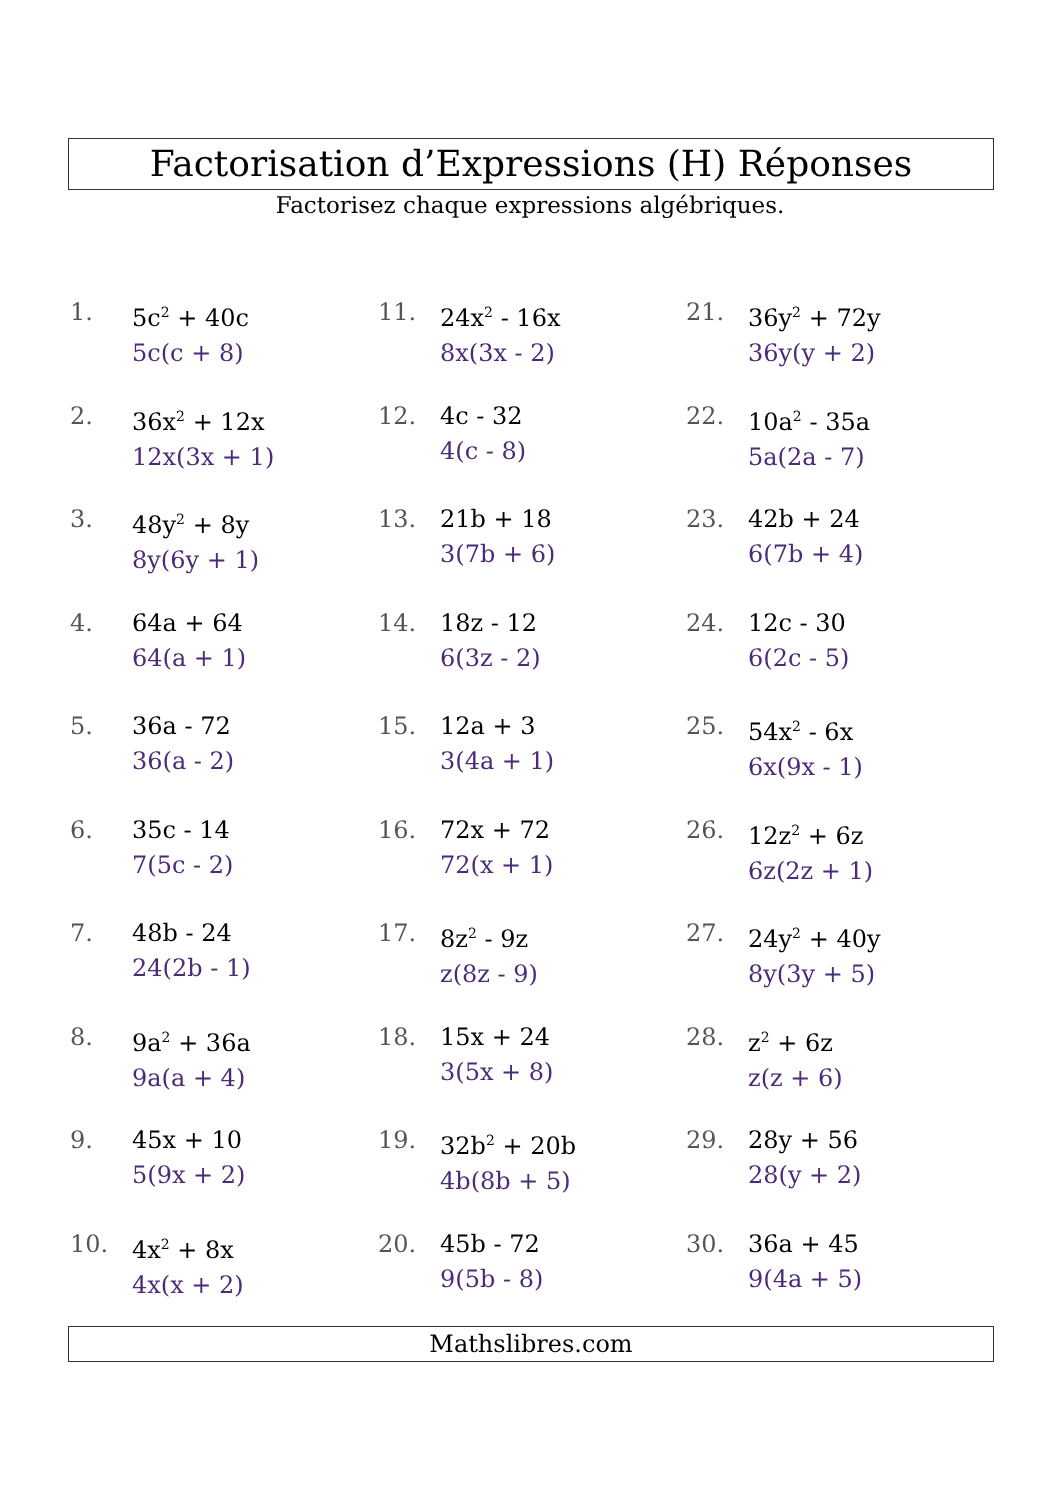Factorisation d’Expressions (H) Réponses
Factorisez chaque expressions algébriques.
1. 5c<sup>2</sup> + 40c
5c(c + 8)
2. 36x<sup>2</sup> + 12x
12x(3x + 1)
3. 48y<sup>2</sup> + 8y
8y(6y + 1)
4. 64a + 64
64(a + 1)
5. 36a - 72
36(a - 2)
6. 35c - 14
7(5c - 2)
7. 48b - 24
24(2b - 1)
8. 9a<sup>2</sup> + 36a
9a(a + 4)
9. 45x + 10
5(9x + 2)
10. 4x<sup>2</sup> + 8x
4x(x + 2)
11. 24x<sup>2</sup> - 16x
8x(3x - 2)
12. 4c - 32
4(c - 8)
13. 21b + 18
3(7b + 6)
14. 18z - 12
6(3z - 2)
15. 12a + 3
3(4a + 1)
16. 72x + 72
72(x + 1)
17. 8z<sup>2</sup> - 9z
z(8z - 9)
18. 15x + 24
3(5x + 8)
19. 32b<sup>2</sup> + 20b
4b(8b + 5)
20. 45b - 72
9(5b - 8)
21. 36y<sup>2</sup> + 72y
36y(y + 2)
22. 10a<sup>2</sup> - 35a
5a(2a - 7)
23. 42b + 24
6(7b + 4)
24. 12c - 30
6(2c - 5)
25. 54x<sup>2</sup> - 6x
6x(9x - 1)
26. 12z<sup>2</sup> + 6z
6z(2z + 1)
27. 24y<sup>2</sup> + 40y
8y(3y + 5)
28. z<sup>2</sup> + 6z
z(z + 6)
29. 28y + 56
28(y + 2)
30. 36a + 45
9(4a + 5)
Mathslibres.com